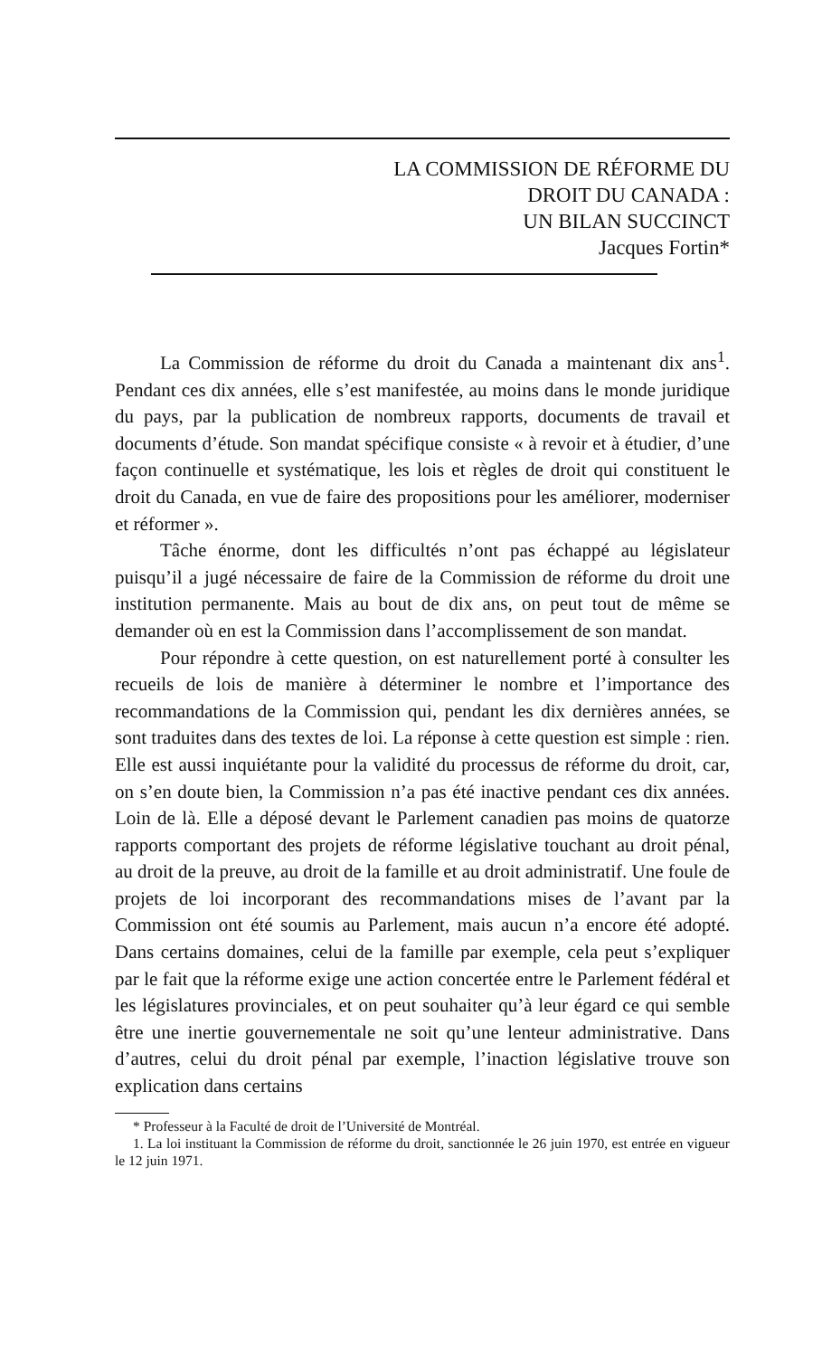LA COMMISSION DE RÉFORME DU
DROIT DU CANADA :
UN BILAN SUCCINCT
Jacques Fortin*
La Commission de réforme du droit du Canada a maintenant dix ans<sup>1</sup>. Pendant ces dix années, elle s’est manifestée, au moins dans le monde juridique du pays, par la publication de nombreux rapports, documents de travail et documents d’étude. Son mandat spécifique consiste « à revoir et à étudier, d’une façon continuelle et systématique, les lois et règles de droit qui constituent le droit du Canada, en vue de faire des propositions pour les améliorer, moderniser et réformer ».
Tâche énorme, dont les difficultés n’ont pas échappé au législateur puisqu’il a jugé nécessaire de faire de la Commission de réforme du droit une institution permanente. Mais au bout de dix ans, on peut tout de même se demander où en est la Commission dans l’accomplissement de son mandat.
Pour répondre à cette question, on est naturellement porté à consulter les recueils de lois de manière à déterminer le nombre et l’importance des recommandations de la Commission qui, pendant les dix dernières années, se sont traduites dans des textes de loi. La réponse à cette question est simple : rien. Elle est aussi inquiétante pour la validité du processus de réforme du droit, car, on s’en doute bien, la Commission n’a pas été inactive pendant ces dix années. Loin de là. Elle a déposé devant le Parlement canadien pas moins de quatorze rapports comportant des projets de réforme législative touchant au droit pénal, au droit de la preuve, au droit de la famille et au droit administratif. Une foule de projets de loi incorporant des recommandations mises de l’avant par la Commission ont été soumis au Parlement, mais aucun n’a encore été adopté. Dans certains domaines, celui de la famille par exemple, cela peut s’expliquer par le fait que la réforme exige une action concertée entre le Parlement fédéral et les législatures provinciales, et on peut souhaiter qu’à leur égard ce qui semble être une inertie gouvernementale ne soit qu’une lenteur administrative. Dans d’autres, celui du droit pénal par exemple, l’inaction législative trouve son explication dans certains
* Professeur à la Faculté de droit de l’Université de Montréal.
1. La loi instituant la Commission de réforme du droit, sanctionnée le 26 juin 1970, est entrée en vigueur le 12 juin 1971.